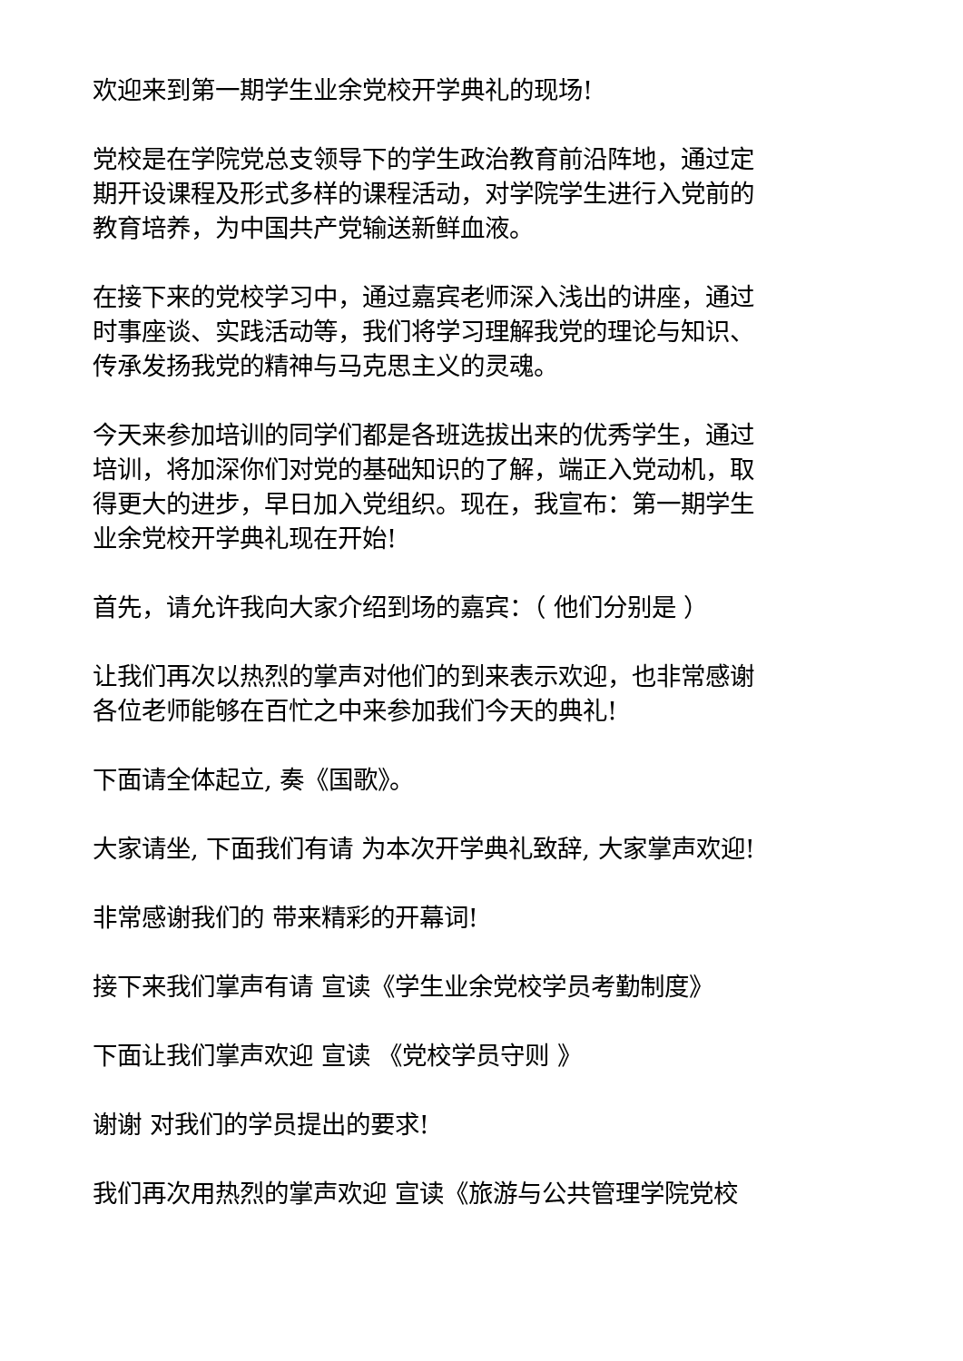欢迎来到第一期学生业余党校开学典礼的现场!
党校是在学院党总支领导下的学生政治教育前沿阵地，通过定期开设课程及形式多样的课程活动，对学院学生进行入党前的教育培养，为中国共产党输送新鲜血液。
在接下来的党校学习中，通过嘉宾老师深入浅出的讲座，通过时事座谈、实践活动等，我们将学习理解我党的理论与知识、传承发扬我党的精神与马克思主义的灵魂。
今天来参加培训的同学们都是各班选拔出来的优秀学生，通过培训，将加深你们对党的基础知识的了解，端正入党动机，取得更大的进步，早日加入党组织。现在，我宣布：第一期学生业余党校开学典礼现在开始!
首先，请允许我向大家介绍到场的嘉宾：（ 他们分别是 ）
让我们再次以热烈的掌声对他们的到来表示欢迎，也非常感谢各位老师能够在百忙之中来参加我们今天的典礼!
下面请全体起立, 奏《国歌》。
大家请坐, 下面我们有请 为本次开学典礼致辞, 大家掌声欢迎!
非常感谢我们的 带来精彩的开幕词!
接下来我们掌声有请 宣读《学生业余党校学员考勤制度》
下面让我们掌声欢迎 宣读 《党校学员守则 》
谢谢 对我们的学员提出的要求!
我们再次用热烈的掌声欢迎 宣读《旅游与公共管理学院党校